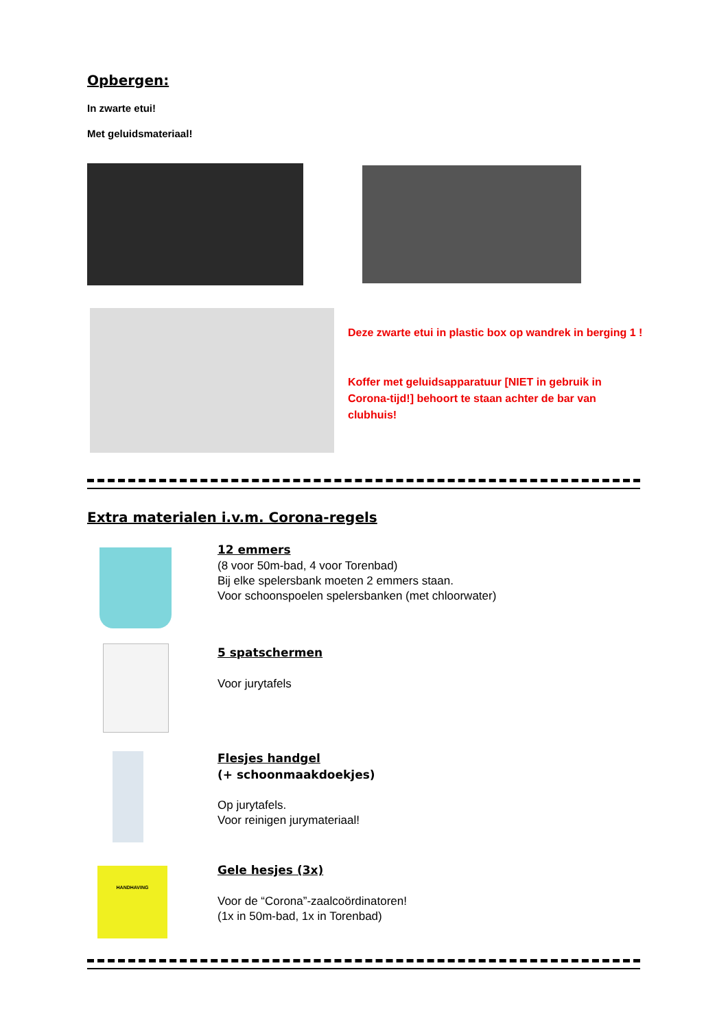Opbergen:
In zwarte etui!
Met geluidsmateriaal!
Deze zwarte etui in plastic box op wandrek in berging 1 !
Koffer met geluidsapparatuur [NIET in gebruik in Corona-tijd!] behoort te staan achter de bar van clubhuis!
Extra materialen i.v.m. Corona-regels
12 emmers
(8 voor 50m-bad, 4 voor Torenbad)
Bij elke spelersbank moeten 2 emmers staan.
Voor schoonspoelen spelersbanken (met chloorwater)
5 spatschermen
Voor jurytafels
Flesjes handgel
(+ schoonmaakdoekjes)
Op jurytafels.
Voor reinigen jurymateriaal!
HANDHAVING
Gele hesjes (3x)
Voor de “Corona”-zaalcoördinatoren!
(1x in 50m-bad, 1x in Torenbad)